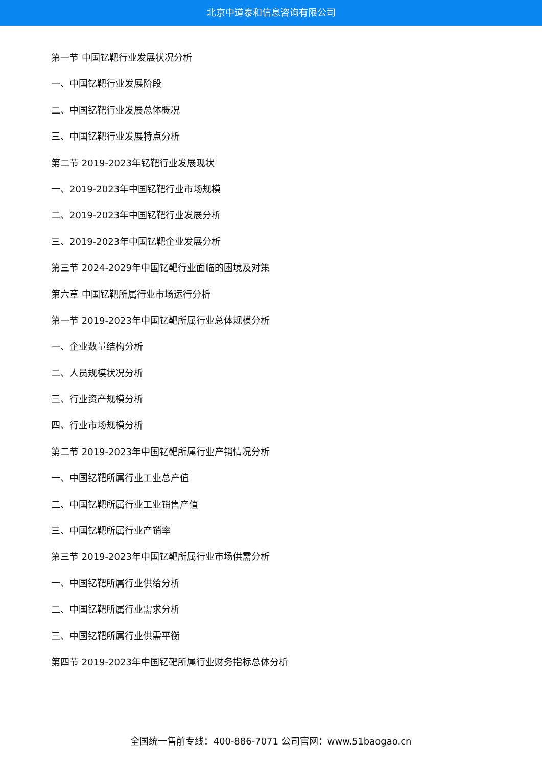北京中道泰和信息咨询有限公司
第一节 中国钇靶行业发展状况分析
一、中国钇靶行业发展阶段
二、中国钇靶行业发展总体概况
三、中国钇靶行业发展特点分析
第二节 2019-2023年钇靶行业发展现状
一、2019-2023年中国钇靶行业市场规模
二、2019-2023年中国钇靶行业发展分析
三、2019-2023年中国钇靶企业发展分析
第三节 2024-2029年中国钇靶行业面临的困境及对策
第六章 中国钇靶所属行业市场运行分析
第一节 2019-2023年中国钇靶所属行业总体规模分析
一、企业数量结构分析
二、人员规模状况分析
三、行业资产规模分析
四、行业市场规模分析
第二节 2019-2023年中国钇靶所属行业产销情况分析
一、中国钇靶所属行业工业总产值
二、中国钇靶所属行业工业销售产值
三、中国钇靶所属行业产销率
第三节 2019-2023年中国钇靶所属行业市场供需分析
一、中国钇靶所属行业供给分析
二、中国钇靶所属行业需求分析
三、中国钇靶所属行业供需平衡
第四节 2019-2023年中国钇靶所属行业财务指标总体分析
全国统一售前专线：400-886-7071 公司官网：www.51baogao.cn